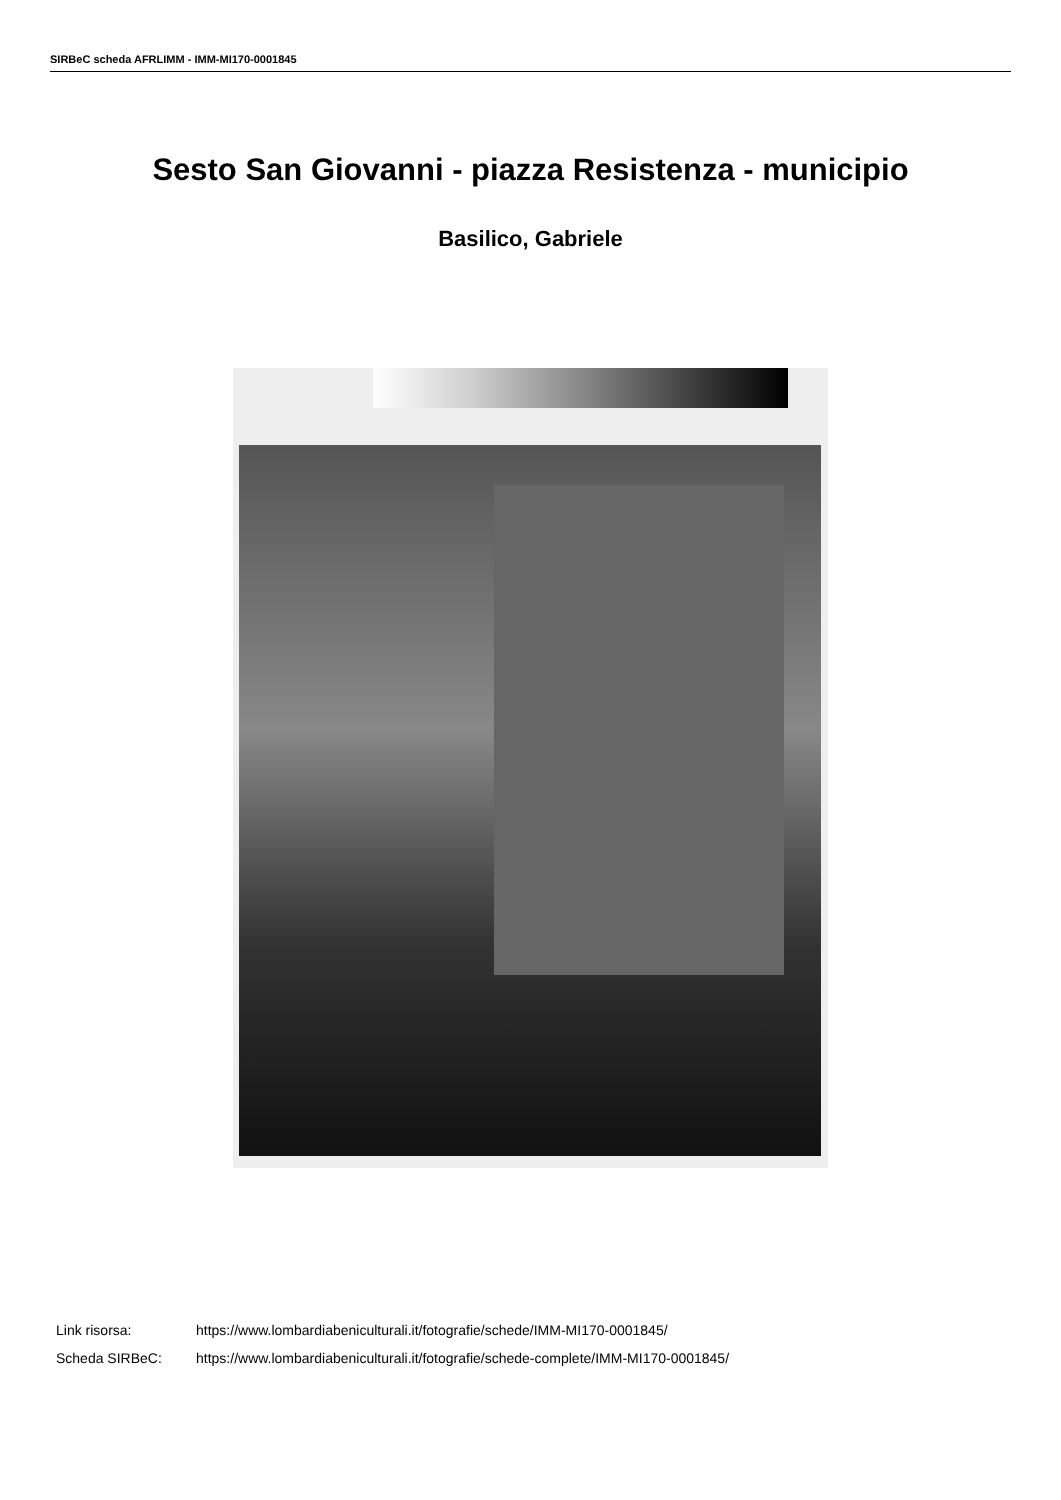SIRBeC scheda AFRLIMM - IMM-MI170-0001845
Sesto San Giovanni - piazza Resistenza - municipio
Basilico, Gabriele
| Link risorsa: | https://www.lombardiabeniculturali.it/fotografie/schede/IMM-MI170-0001845/ |
| Scheda SIRBeC: | https://www.lombardiabeniculturali.it/fotografie/schede-complete/IMM-MI170-0001845/ |